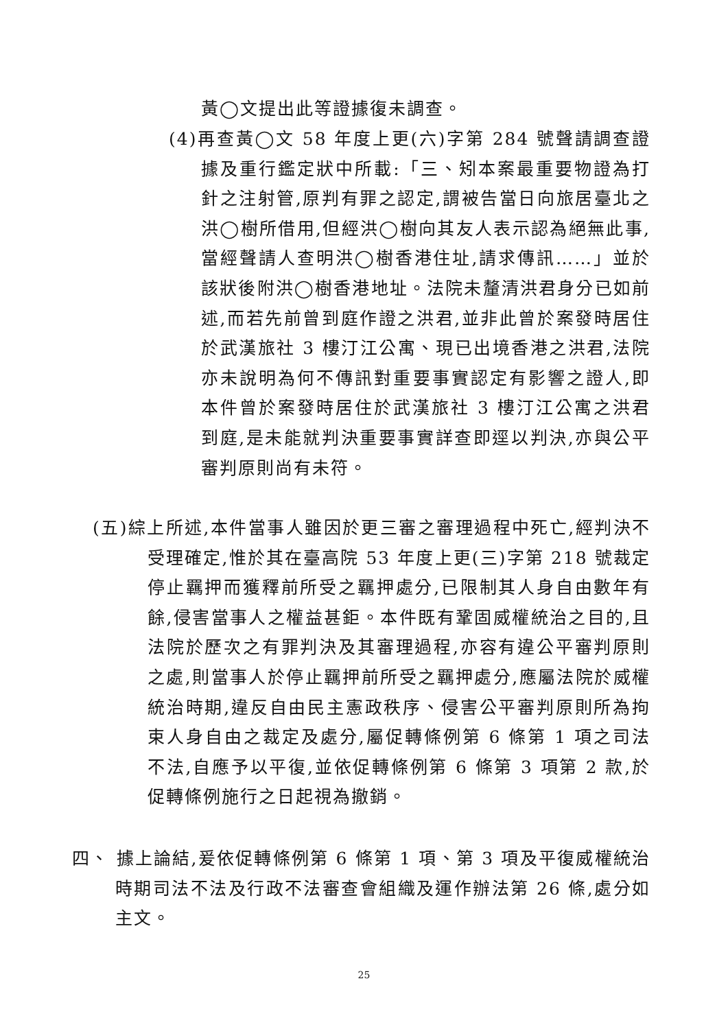黃◯文提出此等證據復未調查。
(4)再查黃◯文 58 年度上更(六)字第 284 號聲請調查證據及重行鑑定狀中所載:「三、矧本案最重要物證為打針之注射管,原判有罪之認定,謂被告當日向旅居臺北之洪◯樹所借用,但經洪◯樹向其友人表示認為絕無此事,當經聲請人查明洪◯樹香港住址,請求傳訊……」並於該狀後附洪◯樹香港地址。法院未釐清洪君身分已如前述,而若先前曾到庭作證之洪君,並非此曾於案發時居住於武漢旅社 3 樓汀江公寓、現已出境香港之洪君,法院亦未說明為何不傳訊對重要事實認定有影響之證人,即本件曾於案發時居住於武漢旅社 3 樓汀江公寓之洪君到庭,是未能就判決重要事實詳查即逕以判決,亦與公平審判原則尚有未符。
(五)綜上所述,本件當事人雖因於更三審之審理過程中死亡,經判決不受理確定,惟於其在臺高院 53 年度上更(三)字第 218 號裁定停止羈押而獲釋前所受之羈押處分,已限制其人身自由數年有餘,侵害當事人之權益甚鉅。本件既有鞏固威權統治之目的,且法院於歷次之有罪判決及其審理過程,亦容有違公平審判原則之處,則當事人於停止羈押前所受之羈押處分,應屬法院於威權統治時期,違反自由民主憲政秩序、侵害公平審判原則所為拘束人身自由之裁定及處分,屬促轉條例第 6 條第 1 項之司法不法,自應予以平復,並依促轉條例第 6 條第 3 項第 2 款,於促轉條例施行之日起視為撤銷。
四、 據上論結,爰依促轉條例第 6 條第 1 項、第 3 項及平復威權統治時期司法不法及行政不法審查會組織及運作辦法第 26 條,處分如主文。
25